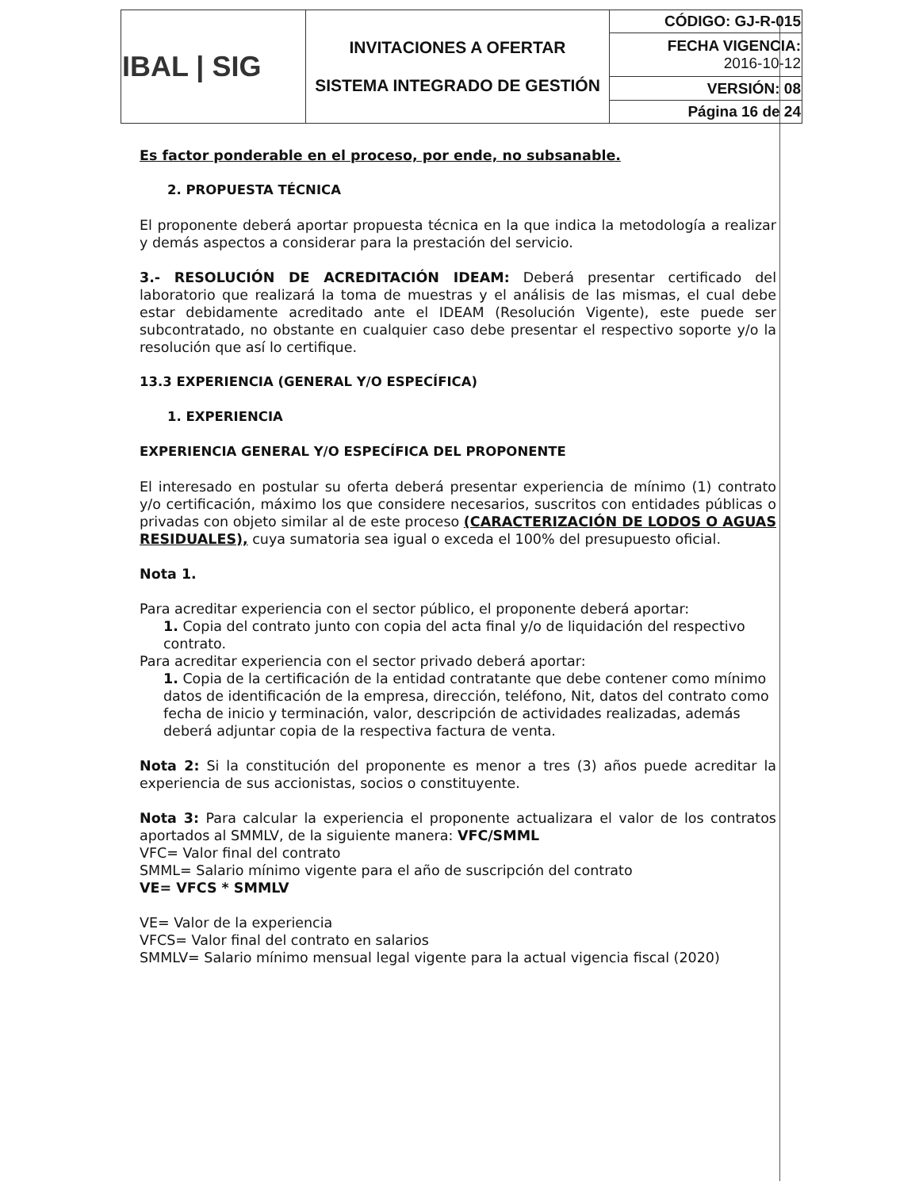| IBAL / SIG | INVITACIONES A OFERTAR SISTEMA INTEGRADO DE GESTIÓN | CÓDIGO: GJ-R-015 |
| | | FECHA VIGENCIA: 2016-10-12 |
| | | VERSIÓN: 08 |
| | | Página 16 de 24 |
Es factor ponderable en el proceso, por ende, no subsanable.
2. PROPUESTA TÉCNICA
El proponente deberá aportar propuesta técnica en la que indica la metodología a realizar y demás aspectos a considerar para la prestación del servicio.
3.- RESOLUCIÓN DE ACREDITACIÓN IDEAM: Deberá presentar certificado del laboratorio que realizará la toma de muestras y el análisis de las mismas, el cual debe estar debidamente acreditado ante el IDEAM (Resolución Vigente), este puede ser subcontratado, no obstante en cualquier caso debe presentar el respectivo soporte y/o la resolución que así lo certifique.
13.3 EXPERIENCIA (GENERAL Y/O ESPECÍFICA)
1. EXPERIENCIA
EXPERIENCIA GENERAL Y/O ESPECÍFICA DEL PROPONENTE
El interesado en postular su oferta deberá presentar experiencia de mínimo (1) contrato y/o certificación, máximo los que considere necesarios, suscritos con entidades públicas o privadas con objeto similar al de este proceso (CARACTERIZACIÓN DE LODOS O AGUAS RESIDUALES), cuya sumatoria sea igual o exceda el 100% del presupuesto oficial.
Nota 1.
Para acreditar experiencia con el sector público, el proponente deberá aportar:
1. Copia del contrato junto con copia del acta final y/o de liquidación del respectivo contrato.
Para acreditar experiencia con el sector privado deberá aportar:
1. Copia de la certificación de la entidad contratante que debe contener como mínimo datos de identificación de la empresa, dirección, teléfono, Nit, datos del contrato como fecha de inicio y terminación, valor, descripción de actividades realizadas, además deberá adjuntar copia de la respectiva factura de venta.
Nota 2: Si la constitución del proponente es menor a tres (3) años puede acreditar la experiencia de sus accionistas, socios o constituyente.
Nota 3: Para calcular la experiencia el proponente actualizara el valor de los contratos aportados al SMMLV, de la siguiente manera: VFC/SMML
VFC= Valor final del contrato
SMML= Salario mínimo vigente para el año de suscripción del contrato
VE= VFCS * SMMLV
VE= Valor de la experiencia
VFCS= Valor final del contrato en salarios
SMMLV= Salario mínimo mensual legal vigente para la actual vigencia fiscal (2020)